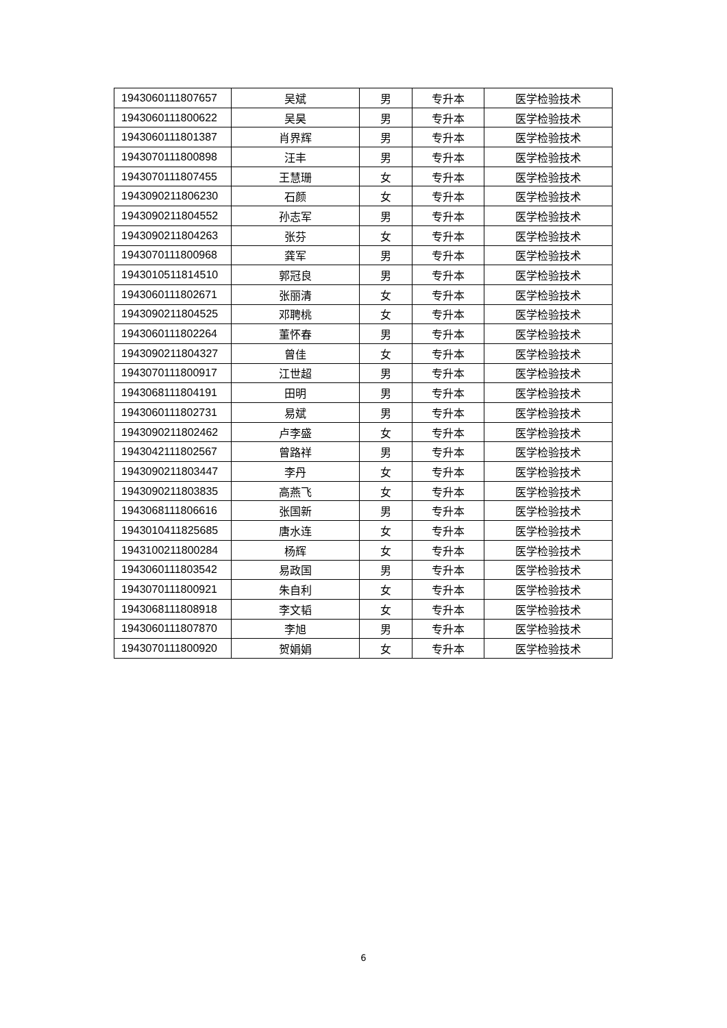| 1943060111807657 | 吴斌 | 男 | 专升本 | 医学检验技术 |
| 1943060111800622 | 吴昊 | 男 | 专升本 | 医学检验技术 |
| 1943060111801387 | 肖界辉 | 男 | 专升本 | 医学检验技术 |
| 1943070111800898 | 汪丰 | 男 | 专升本 | 医学检验技术 |
| 1943070111807455 | 王慧珊 | 女 | 专升本 | 医学检验技术 |
| 1943090211806230 | 石颜 | 女 | 专升本 | 医学检验技术 |
| 1943090211804552 | 孙志军 | 男 | 专升本 | 医学检验技术 |
| 1943090211804263 | 张芬 | 女 | 专升本 | 医学检验技术 |
| 1943070111800968 | 龚军 | 男 | 专升本 | 医学检验技术 |
| 1943010511814510 | 郭冠良 | 男 | 专升本 | 医学检验技术 |
| 1943060111802671 | 张丽清 | 女 | 专升本 | 医学检验技术 |
| 1943090211804525 | 邓聘桃 | 女 | 专升本 | 医学检验技术 |
| 1943060111802264 | 董怀春 | 男 | 专升本 | 医学检验技术 |
| 1943090211804327 | 曾佳 | 女 | 专升本 | 医学检验技术 |
| 1943070111800917 | 江世超 | 男 | 专升本 | 医学检验技术 |
| 1943068111804191 | 田明 | 男 | 专升本 | 医学检验技术 |
| 1943060111802731 | 易斌 | 男 | 专升本 | 医学检验技术 |
| 1943090211802462 | 卢李盛 | 女 | 专升本 | 医学检验技术 |
| 1943042111802567 | 曾路祥 | 男 | 专升本 | 医学检验技术 |
| 1943090211803447 | 李丹 | 女 | 专升本 | 医学检验技术 |
| 1943090211803835 | 高燕飞 | 女 | 专升本 | 医学检验技术 |
| 1943068111806616 | 张国新 | 男 | 专升本 | 医学检验技术 |
| 1943010411825685 | 唐水连 | 女 | 专升本 | 医学检验技术 |
| 1943100211800284 | 杨辉 | 女 | 专升本 | 医学检验技术 |
| 1943060111803542 | 易政国 | 男 | 专升本 | 医学检验技术 |
| 1943070111800921 | 朱自利 | 女 | 专升本 | 医学检验技术 |
| 1943068111808918 | 李文韬 | 女 | 专升本 | 医学检验技术 |
| 1943060111807870 | 李旭 | 男 | 专升本 | 医学检验技术 |
| 1943070111800920 | 贺娟娟 | 女 | 专升本 | 医学检验技术 |
6